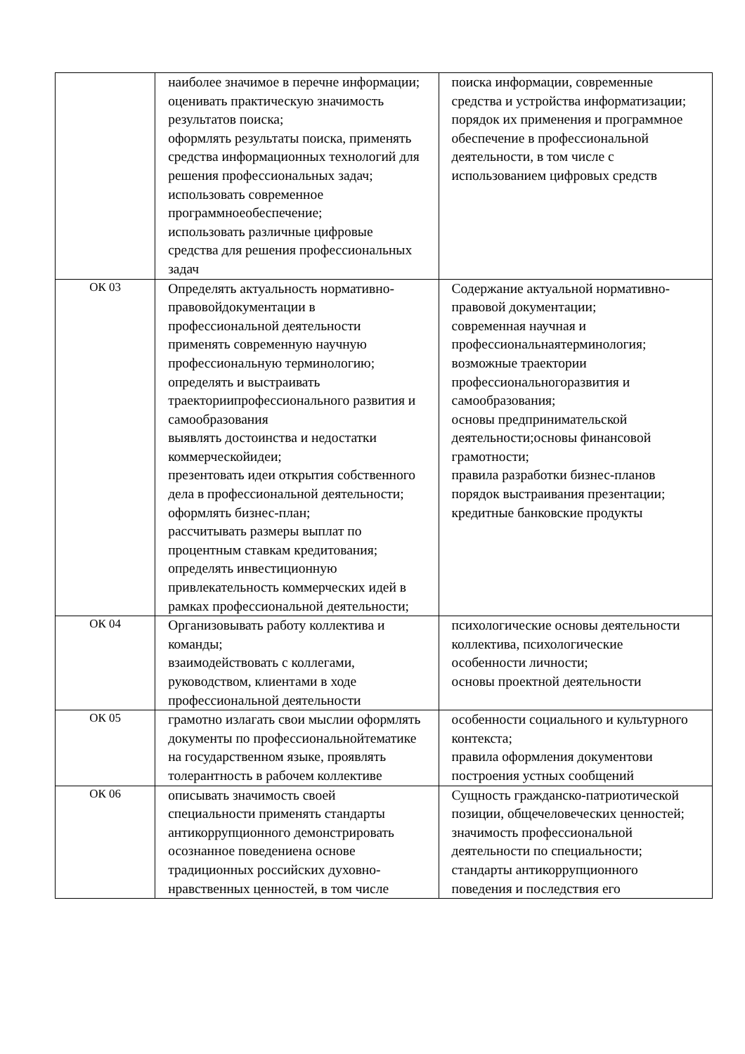| | наиболее значимое в перечне информации; оценивать практическую значимость результатов поиска; оформлять результаты поиска, применять средства информационных технологий для решения профессиональных задач; использовать современное программноеобеспечение; использовать различные цифровые средства для решения профессиональных задач | поиска информации, современные средства и устройства информатизации; порядок их применения и программное обеспечение в профессиональной деятельности, в том числе с использованием цифровых средств |
| ОК 03 | Определять актуальность нормативно-правовойдокументации в профессиональной деятельности применять современную научную профессиональную терминологию; определять и выстраивать траекториипрофессионального развития и самообразования выявлять достоинства и недостатки коммерческойидеи; презентовать идеи открытия собственного дела в профессиональной деятельности; оформлять бизнес-план; рассчитывать размеры выплат по процентным ставкам кредитования; определять инвестиционную привлекательность коммерческих идей в рамках профессиональной деятельности; | Содержание актуальной нормативно-правовой документации; современная научная и профессиональнаятерминология; возможные траектории профессиональногоразвития и самообразования; основы предпринимательской деятельности;основы финансовой грамотности; правила разработки бизнес-планов порядок выстраивания презентации; кредитные банковские продукты |
| ОК 04 | Организовывать работу коллектива и команды; взаимодействовать с коллегами, руководством, клиентами в ходе профессиональной деятельности | психологические основы деятельности коллектива, психологические особенности личности; основы проектной деятельности |
| ОК 05 | грамотно излагать свои мыслии оформлять документы по профессиональнойтематике на государственном языке, проявлять толерантность в рабочем коллективе | особенности социального и культурного контекста; правила оформления документови построения устных сообщений |
| ОК 06 | описывать значимость своей специальности применять стандарты антикоррупционного демонстрировать осознанное поведениена основе традиционных российских духовно- нравственных ценностей, в том числе | Сущность гражданско-патриотической позиции, общечеловеческих ценностей; значимость профессиональной деятельности по специальности; стандарты антикоррупционного поведения и последствия его |